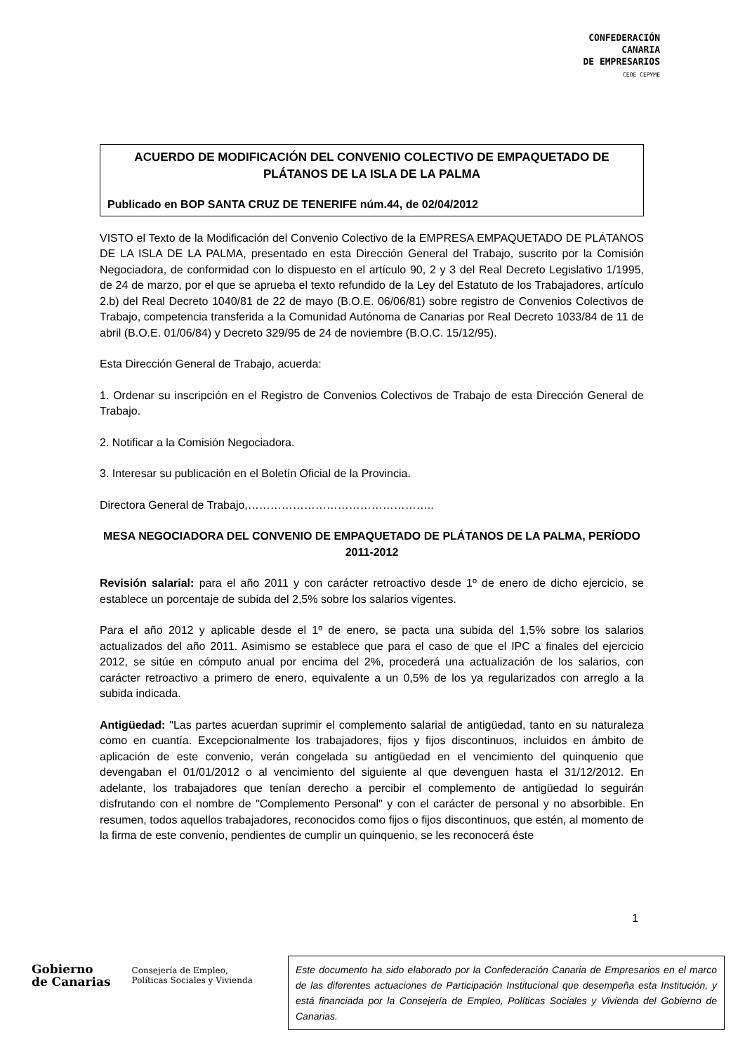CONFEDERACIÓN
CANARIA
DE EMPRESARIOS
CEOE CEPYME
ACUERDO DE MODIFICACIÓN DEL CONVENIO COLECTIVO DE EMPAQUETADO DE PLÁTANOS DE LA ISLA DE LA PALMA
Publicado en BOP SANTA CRUZ DE TENERIFE núm.44, de 02/04/2012
VISTO el Texto de la Modificación del Convenio Colectivo de la EMPRESA EMPAQUETADO DE PLÁTANOS DE LA ISLA DE LA PALMA, presentado en esta Dirección General del Trabajo, suscrito por la Comisión Negociadora, de conformidad con lo dispuesto en el artículo 90, 2 y 3 del Real Decreto Legislativo 1/1995, de 24 de marzo, por el que se aprueba el texto refundido de la Ley del Estatuto de los Trabajadores, artículo 2.b) del Real Decreto 1040/81 de 22 de mayo (B.O.E. 06/06/81) sobre registro de Convenios Colectivos de Trabajo, competencia transferida a la Comunidad Autónoma de Canarias por Real Decreto 1033/84 de 11 de abril (B.O.E. 01/06/84) y Decreto 329/95 de 24 de noviembre (B.O.C. 15/12/95).
Esta Dirección General de Trabajo, acuerda:
1. Ordenar su inscripción en el Registro de Convenios Colectivos de Trabajo de esta Dirección General de Trabajo.
2. Notificar a la Comisión Negociadora.
3. Interesar su publicación en el Boletín Oficial de la Provincia.
Directora General de Trabajo,…………………………………………..
MESA NEGOCIADORA DEL CONVENIO DE EMPAQUETADO DE PLÁTANOS DE LA PALMA, PERÍODO 2011-2012
Revisión salarial: para el año 2011 y con carácter retroactivo desde 1º de enero de dicho ejercicio, se establece un porcentaje de subida del 2,5% sobre los salarios vigentes.
Para el año 2012 y aplicable desde el 1º de enero, se pacta una subida del 1,5% sobre los salarios actualizados del año 2011. Asimismo se establece que para el caso de que el IPC a finales del ejercicio 2012, se sitúe en cómputo anual por encima del 2%, procederá una actualización de los salarios, con carácter retroactivo a primero de enero, equivalente a un 0,5% de los ya regularizados con arreglo a la subida indicada.
Antigüedad: "Las partes acuerdan suprimir el complemento salarial de antigüedad, tanto en su naturaleza como en cuantía. Excepcionalmente los trabajadores, fijos y fijos discontinuos, incluidos en ámbito de aplicación de este convenio, verán congelada su antigüedad en el vencimiento del quinquenio que devengaban el 01/01/2012 o al vencimiento del siguiente al que devenguen hasta el 31/12/2012. En adelante, los trabajadores que tenían derecho a percibir el complemento de antigüedad lo seguirán disfrutando con el nombre de "Complemento Personal" y con el carácter de personal y no absorbible. En resumen, todos aquellos trabajadores, reconocidos como fijos o fijos discontinuos, que estén, al momento de la firma de este convenio, pendientes de cumplir un quinquenio, se les reconocerá éste
1
Gobierno
de Canarias Consejería de Empleo,
Políticas Sociales y Vivienda
Este documento ha sido elaborado por la Confederación Canaria de Empresarios en el marco de las diferentes actuaciones de Participación Institucional que desempeña esta Institución, y está financiada por la Consejería de Empleo, Políticas Sociales y Vivienda del Gobierno de Canarias.